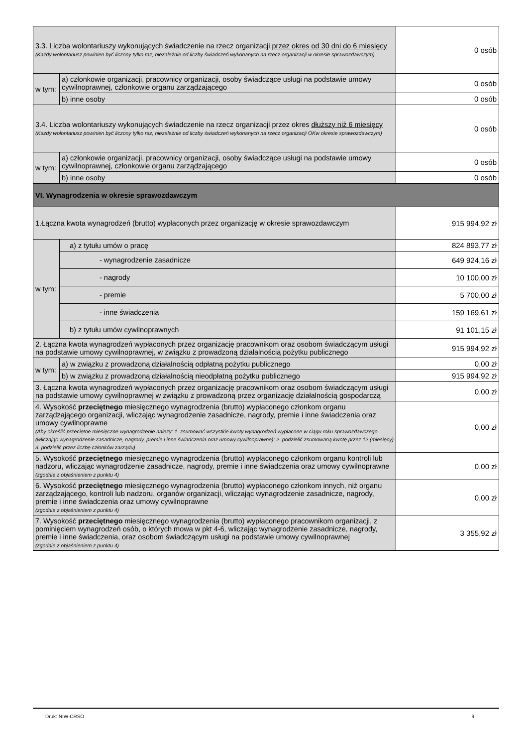| 3.3. Liczba wolontariuszy wykonujących świadczenie na rzecz organizacji przez okres od 30 dni do 6 miesięcy (Każdy wolontariusz powinien być liczony tylko raz, niezależnie od liczby świadczeń wykonanych na rzecz organizacji w okresie sprawozdawczym) | | 0 osób |
| w tym: | a) członkowie organizacji, pracownicy organizacji, osoby świadczące usługi na podstawie umowy cywilnoprawnej, członkowie organu zarządzającego | 0 osób |
| | b) inne osoby | 0 osób |
| 3.4. Liczba wolontariuszy wykonujących świadczenie na rzecz organizacji przez okres dłuższy niż 6 miesięcy (Każdy wolontariusz powinien być liczony tylko raz, niezależnie od liczby świadczeń wykonanych na rzecz organizacji OKw okresie sprawozdawczym) | | 0 osób |
| w tym: | a) członkowie organizacji, pracownicy organizacji, osoby świadczące usługi na podstawie umowy cywilnoprawnej, członkowie organu zarządzającego | 0 osób |
| | b) inne osoby | 0 osób |
| VI. Wynagrodzenia w okresie sprawozdawczym | | |
| 1.Łączna kwota wynagrodzeń (brutto) wypłaconych przez organizację w okresie sprawozdawczym | | 915 994,92 zł |
| w tym: | a) z tytułu umów o pracę | 824 893,77 zł |
| | - wynagrodzenie zasadnicze | 649 924,16 zł |
| | - nagrody | 10 100,00 zł |
| | - premie | 5 700,00 zł |
| | - inne świadczenia | 159 169,61 zł |
| | b) z tytułu umów cywilnoprawnych | 91 101,15 zł |
| 2. Łączna kwota wynagrodzeń wypłaconych przez organizację pracownikom oraz osobom świadczącym usługi na podstawie umowy cywilnoprawnej, w związku z prowadzoną działalnością pożytku publicznego | | 915 994,92 zł |
| w tym: | a) w związku z prowadzoną działalnością odpłatną pożytku publicznego | 0,00 zł |
| | b) w związku z prowadzoną działalnością nieodpłatną pożytku publicznego | 915 994,92 zł |
| 3. Łączna kwota wynagrodzeń wypłaconych przez organizację pracownikom oraz osobom świadczącym usługi na podstawie umowy cywilnoprawnej w związku z prowadzoną przez organizację działalnością gospodarczą | | 0,00 zł |
| 4. Wysokość przeciętnego miesięcznego wynagrodzenia (brutto) wypłaconego członkom organu zarządzającego organizacji, wliczając wynagrodzenie zasadnicze, nagrody, premie i inne świadczenia oraz umowy cywilnoprawne (Aby określić przeciętne miesięczne wynagrodzenie należy: 1. zsumować wszystkie kwoty wynagrodzeń wypłacone w ciągu roku sprawozdawczego (wliczając wynagrodzenie zasadnicze, nagrody, premie i inne świadczenia oraz umowy cywilnoprawne); 2. podzielić zsumowaną kwotę przez 12 (miesięcy) 3. podzielić przez liczbę członków zarządu) | | 0,00 zł |
| 5. Wysokość przeciętnego miesięcznego wynagrodzenia (brutto) wypłaconego członkom organu kontroli lub nadzoru, wliczając wynagrodzenie zasadnicze, nagrody, premie i inne świadczenia oraz umowy cywilnoprawne (zgodnie z objaśnieniem z punktu 4) | | 0,00 zł |
| 6. Wysokość przeciętnego miesięcznego wynagrodzenia (brutto) wypłaconego członkom innych, niż organu zarządzającego, kontroli lub nadzoru, organów organizacji, wliczając wynagrodzenie zasadnicze, nagrody, premie i inne świadczenia oraz umowy cywilnoprawne (zgodnie z objaśnieniem z punktu 4) | | 0,00 zł |
| 7. Wysokość przeciętnego miesięcznego wynagrodzenia (brutto) wypłaconego pracownikom organizacji, z pominięciem wynagrodzeń osób, o których mowa w pkt 4-6, wliczając wynagrodzenie zasadnicze, nagrody, premie i inne świadczenia, oraz osobom świadczącym usługi na podstawie umowy cywilnoprawnej (zgodnie z objaśnieniem z punktu 4) | | 3 355,92 zł |
Druk: NIW-CRSO 9